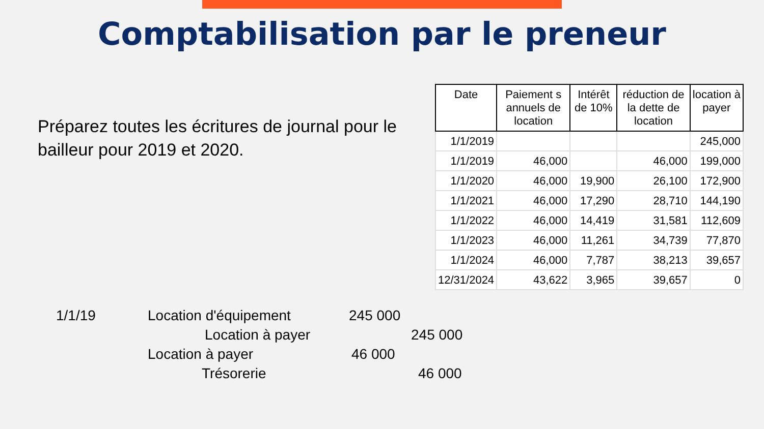Comptabilisation par le preneur
Préparez toutes les écritures de journal pour le bailleur pour 2019 et 2020.
| Date | Paiement s annuels de location | Intérêt de 10% | réduction de la dette de location | location à payer |
| --- | --- | --- | --- | --- |
| 1/1/2019 | | | | 245,000 |
| 1/1/2019 | 46,000 | | 46,000 | 199,000 |
| 1/1/2020 | 46,000 | 19,900 | 26,100 | 172,900 |
| 1/1/2021 | 46,000 | 17,290 | 28,710 | 144,190 |
| 1/1/2022 | 46,000 | 14,419 | 31,581 | 112,609 |
| 1/1/2023 | 46,000 | 11,261 | 34,739 | 77,870 |
| 1/1/2024 | 46,000 | 7,787 | 38,213 | 39,657 |
| 12/31/2024 | 43,622 | 3,965 | 39,657 | 0 |
1/1/19 Location d'équipement 245 000
Location à payer 245 000
Location à payer 46 000
Trésorerie 46 000